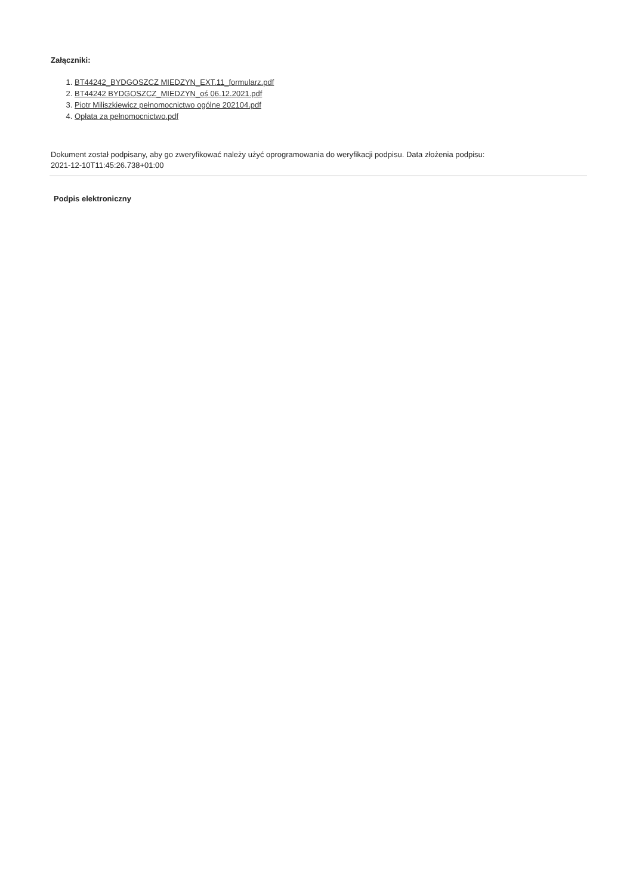Załączniki:
1. BT44242_BYDGOSZCZ MIEDZYN_EXT.11_formularz.pdf
2. BT44242 BYDGOSZCZ_MIEDZYN_oś 06.12.2021.pdf
3. Piotr Miliszkiewicz pełnomocnictwo ogólne 202104.pdf
4. Opłata za pełnomocnictwo.pdf
Dokument został podpisany, aby go zweryfikować należy użyć oprogramowania do weryfikacji podpisu. Data złożenia podpisu:
2021-12-10T11:45:26.738+01:00
Podpis elektroniczny